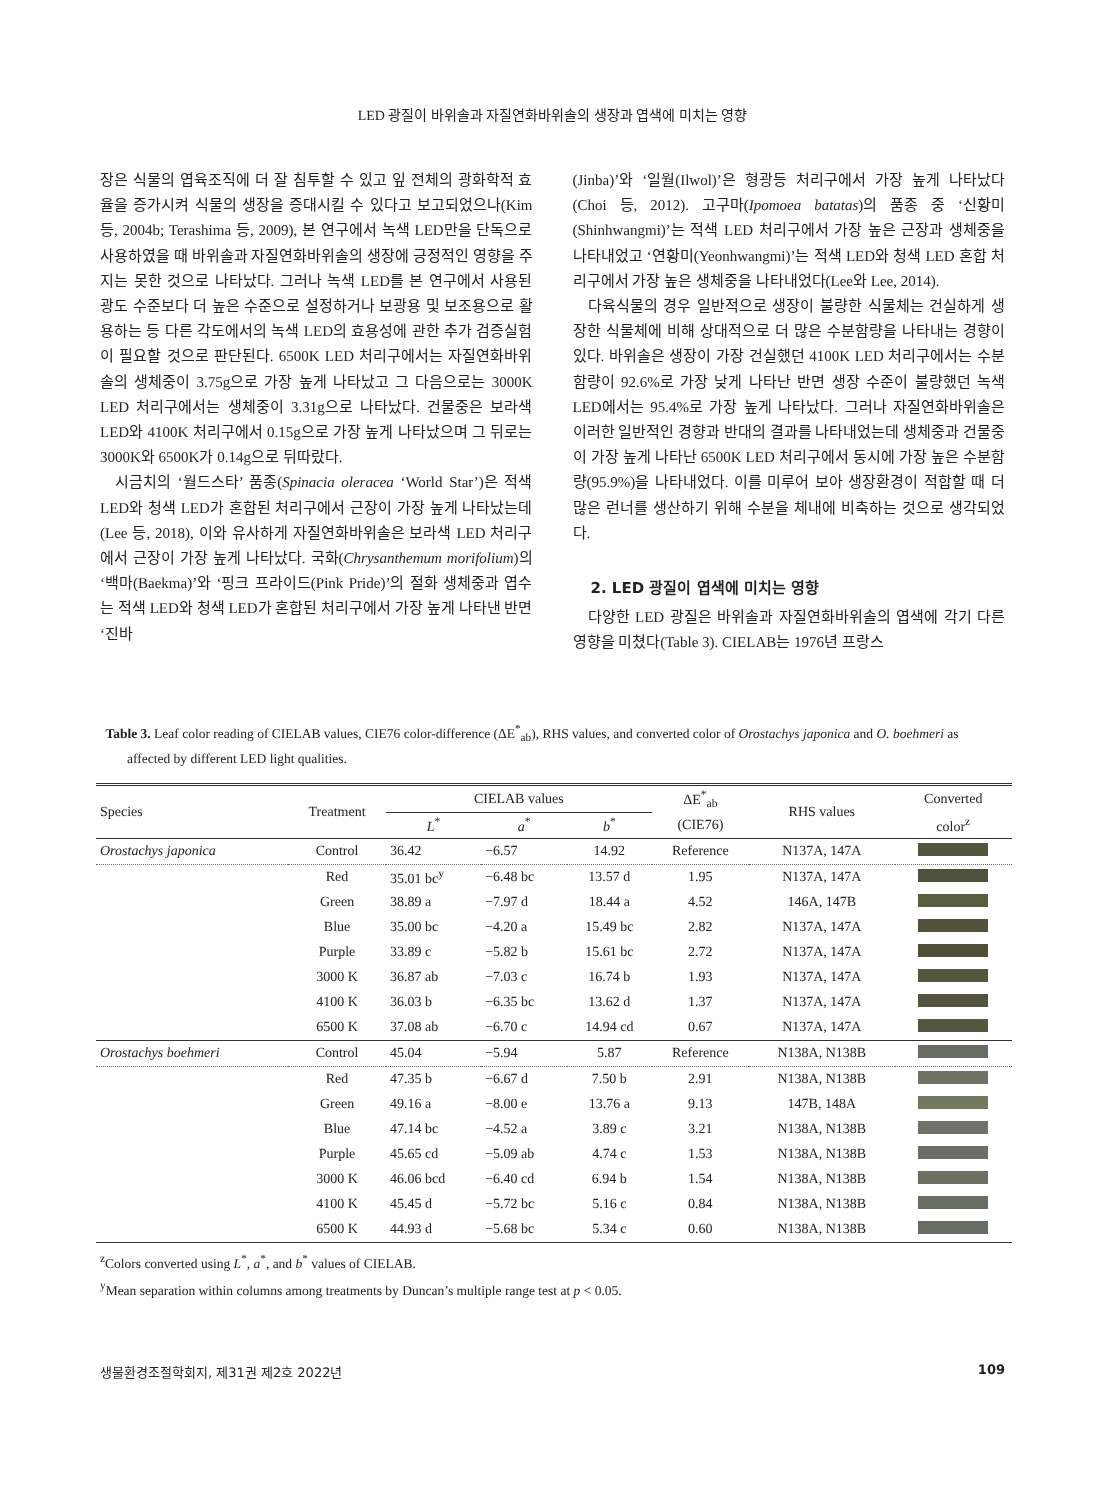LED 광질이 바위솔과 자질연화바위솔의 생장과 엽색에 미치는 영향
장은 식물의 엽육조직에 더 잘 침투할 수 있고 잎 전체의 광화학적 효율을 증가시켜 식물의 생장을 증대시킬 수 있다고 보고되었으나(Kim 등, 2004b; Terashima 등, 2009), 본 연구에서 녹색 LED만을 단독으로 사용하였을 때 바위솔과 자질연화바위솔의 생장에 긍정적인 영향을 주지는 못한 것으로 나타났다. 그러나 녹색 LED를 본 연구에서 사용된 광도 수준보다 더 높은 수준으로 설정하거나 보광용 및 보조용으로 활용하는 등 다른 각도에서의 녹색 LED의 효용성에 관한 추가 검증실험이 필요할 것으로 판단된다. 6500K LED 처리구에서는 자질연화바위솔의 생체중이 3.75g으로 가장 높게 나타났고 그 다음으로는 3000K LED 처리구에서는 생체중이 3.31g으로 나타났다. 건물중은 보라색 LED와 4100K 처리구에서 0.15g으로 가장 높게 나타났으며 그 뒤로는 3000K와 6500K가 0.14g으로 뒤따랐다.
시금치의 ‘월드스타’ 품종(Spinacia oleracea ‘World Star’)은 적색 LED와 청색 LED가 혼합된 처리구에서 근장이 가장 높게 나타났는데(Lee 등, 2018), 이와 유사하게 자질연화바위솔은 보라색 LED 처리구에서 근장이 가장 높게 나타났다. 국화(Chrysanthemum morifolium)의 ‘백마(Baekma)’와 ‘핑크 프라이드(Pink Pride)’의 절화 생체중과 엽수는 적색 LED와 청색 LED가 혼합된 처리구에서 가장 높게 나타낸 반면 ‘진바
(Jinba)’와 ‘일월(Ilwol)’은 형광등 처리구에서 가장 높게 나타났다(Choi 등, 2012). 고구마(Ipomoea batatas)의 품종 중 ‘신황미(Shinhwangmi)’는 적색 LED 처리구에서 가장 높은 근장과 생체중을 나타내었고 ‘연황미(Yeonhwangmi)’는 적색 LED와 청색 LED 혼합 처리구에서 가장 높은 생체중을 나타내었다(Lee와 Lee, 2014).
다육식물의 경우 일반적으로 생장이 불량한 식물체는 건실하게 생장한 식물체에 비해 상대적으로 더 많은 수분함량을 나타내는 경향이 있다. 바위솔은 생장이 가장 건실했던 4100K LED 처리구에서는 수분함량이 92.6%로 가장 낮게 나타난 반면 생장 수준이 불량했던 녹색 LED에서는 95.4%로 가장 높게 나타났다. 그러나 자질연화바위솔은 이러한 일반적인 경향과 반대의 결과를 나타내었는데 생체중과 건물중이 가장 높게 나타난 6500K LED 처리구에서 동시에 가장 높은 수분함량(95.9%)을 나타내었다. 이를 미루어 보아 생장환경이 적합할 때 더 많은 런너를 생산하기 위해 수분을 체내에 비축하는 것으로 생각되었다.
2. LED 광질이 엽색에 미치는 영향
다양한 LED 광질은 바위솔과 자질연화바위솔의 엽색에 각기 다른 영향을 미쳤다(Table 3). CIELAB는 1976년 프랑스
Table 3. Leaf color reading of CIELAB values, CIE76 color-difference (ΔE<sup>*</sup><sub>ab</sub>), RHS values, and converted color of Orostachys japonica and O. boehmeri as affected by different LED light qualities.
| Species | Treatment | CIELAB values | | | ΔE<sup>*</sup><sub>ab</sub> | RHS values | Converted |
| --- | --- | --- | --- | --- | --- | --- | --- |
| | | L<sup>*</sup> | a<sup>*</sup> | b<sup>*</sup> | (CIE76) | | color<sup>z</sup> |
| Orostachys japonica | Control | 36.42 | −6.57 | 14.92 | Reference | N137A, 147A | |
| | Red | 35.01 bc<sup>y</sup> | −6.48 bc | 13.57 d | 1.95 | N137A, 147A | |
| | Green | 38.89 a | −7.97 d | 18.44 a | 4.52 | 146A, 147B | |
| | Blue | 35.00 bc | −4.20 a | 15.49 bc | 2.82 | N137A, 147A | |
| | Purple | 33.89 c | −5.82 b | 15.61 bc | 2.72 | N137A, 147A | |
| | 3000 K | 36.87 ab | −7.03 c | 16.74 b | 1.93 | N137A, 147A | |
| | 4100 K | 36.03 b | −6.35 bc | 13.62 d | 1.37 | N137A, 147A | |
| | 6500 K | 37.08 ab | −6.70 c | 14.94 cd | 0.67 | N137A, 147A | |
| Orostachys boehmeri | Control | 45.04 | −5.94 | 5.87 | Reference | N138A, N138B | |
| | Red | 47.35 b | −6.67 d | 7.50 b | 2.91 | N138A, N138B | |
| | Green | 49.16 a | −8.00 e | 13.76 a | 9.13 | 147B, 148A | |
| | Blue | 47.14 bc | −4.52 a | 3.89 c | 3.21 | N138A, N138B | |
| | Purple | 45.65 cd | −5.09 ab | 4.74 c | 1.53 | N138A, N138B | |
| | 3000 K | 46.06 bcd | −6.40 cd | 6.94 b | 1.54 | N138A, N138B | |
| | 4100 K | 45.45 d | −5.72 bc | 5.16 c | 0.84 | N138A, N138B | |
| | 6500 K | 44.93 d | −5.68 bc | 5.34 c | 0.60 | N138A, N138B | |
<sup>z</sup> Colors converted using L<sup>*</sup>, a<sup>*</sup>, and b<sup>*</sup> values of CIELAB.
<sup>y</sup> Mean separation within columns among treatments by Duncan’s multiple range test at p < 0.05.
생물환경조절학회지, 제31권 제2호 2022년 109